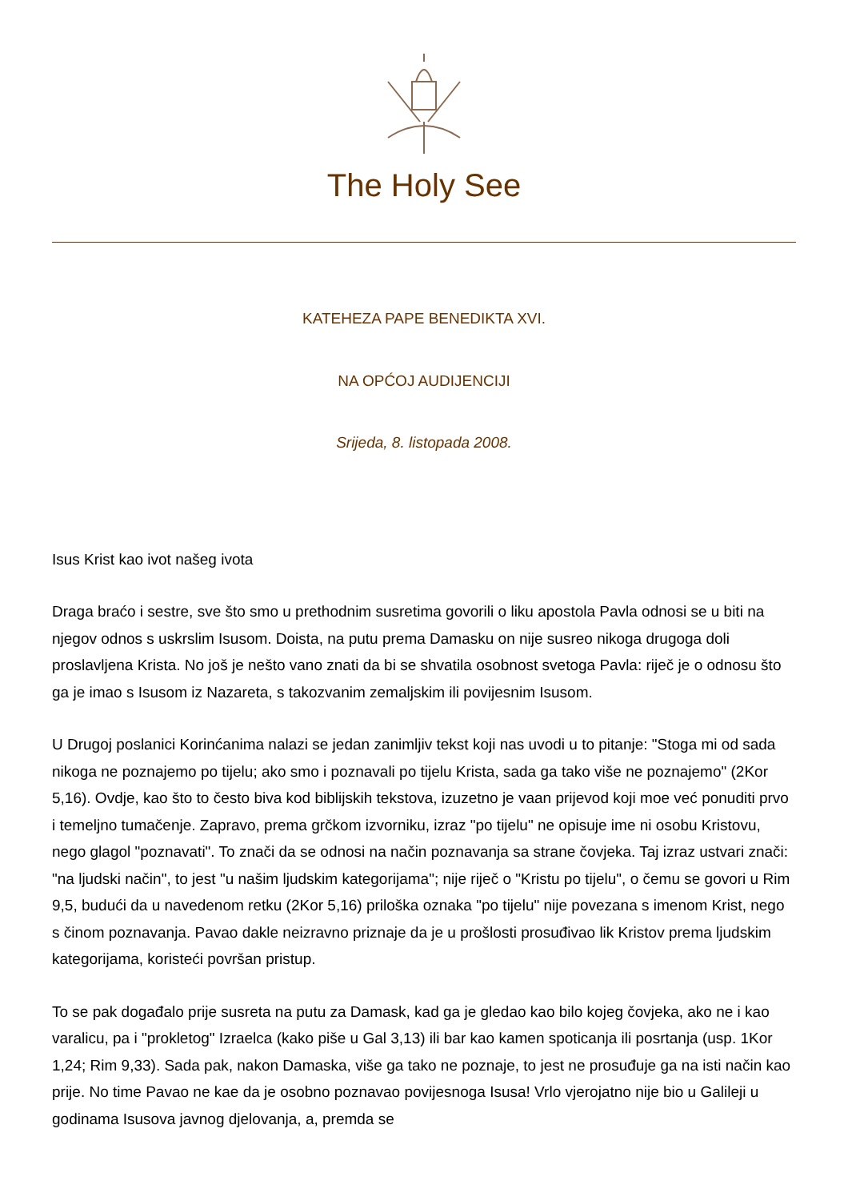The Holy See
KATEHEZA PAPE BENEDIKTA XVI.
NA OPĆOJ AUDIJENCIJI
Srijeda, 8. listopada 2008.
Isus Krist kao ivot našeg ivota
Draga braćo i sestre, sve što smo u prethodnim susretima govorili o liku apostola Pavla odnosi se u biti na njegov odnos s uskrslim Isusom. Doista, na putu prema Damasku on nije susreo nikoga drugoga doli proslavljena Krista. No još je nešto vano znati da bi se shvatila osobnost svetoga Pavla: riječ je o odnosu što ga je imao s Isusom iz Nazareta, s takozvanim zemaljskim ili povijesnim Isusom.
U Drugoj poslanici Korinćanima nalazi se jedan zanimljiv tekst koji nas uvodi u to pitanje: "Stoga mi od sada nikoga ne poznajemo po tijelu; ako smo i poznavali po tijelu Krista, sada ga tako više ne poznajemo" (2Kor 5,16). Ovdje, kao što to često biva kod biblijskih tekstova, izuzetno je vaan prijevod koji moe već ponuditi prvo i temeljno tumačenje. Zapravo, prema grčkom izvorniku, izraz "po tijelu" ne opisuje ime ni osobu Kristovu, nego glagol "poznavati". To znači da se odnosi na način poznavanja sa strane čovjeka. Taj izraz ustvari znači: "na ljudski način", to jest "u našim ljudskim kategorijama"; nije riječ o "Kristu po tijelu", o čemu se govori u Rim 9,5, budući da u navedenom retku (2Kor 5,16) priloška oznaka "po tijelu" nije povezana s imenom Krist, nego s činom poznavanja. Pavao dakle neizravno priznaje da je u prošlosti prosuđivao lik Kristov prema ljudskim kategorijama, koristeći površan pristup.
To se pak događalo prije susreta na putu za Damask, kad ga je gledao kao bilo kojeg čovjeka, ako ne i kao varalicu, pa i "prokletog" Izraelca (kako piše u Gal 3,13) ili bar kao kamen spoticanja ili posrtanja (usp. 1Kor 1,24; Rim 9,33). Sada pak, nakon Damaska, više ga tako ne poznaje, to jest ne prosuđuje ga na isti način kao prije. No time Pavao ne kae da je osobno poznavao povijesnoga Isusa! Vrlo vjerojatno nije bio u Galileji u godinama Isusova javnog djelovanja, a, premda se